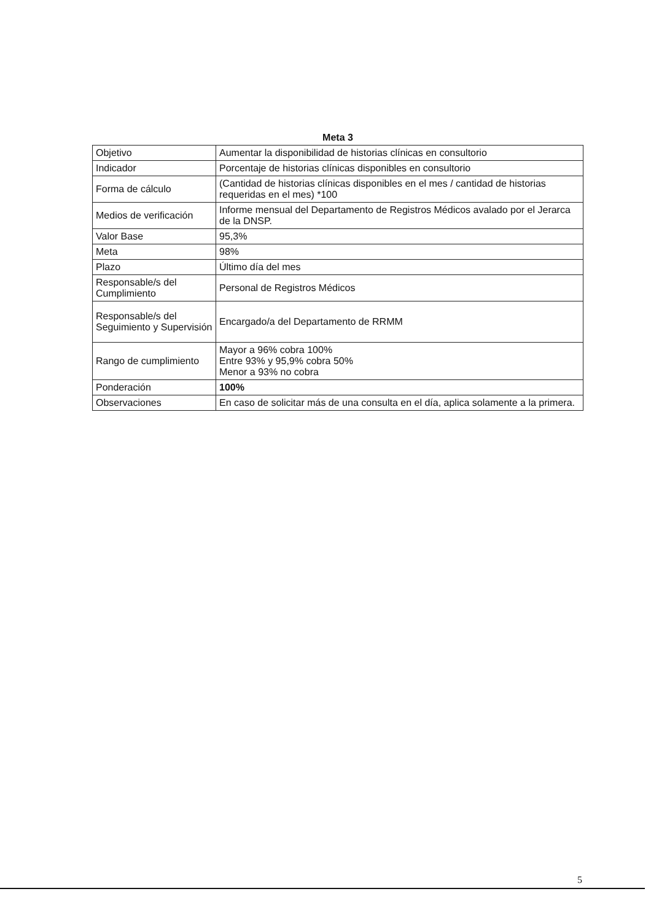| Meta 3 | |
| --- | --- |
| Objetivo | Aumentar la disponibilidad de historias clínicas en consultorio |
| Indicador | Porcentaje de historias clínicas disponibles en consultorio |
| Forma de cálculo | (Cantidad de historias clínicas disponibles en el mes / cantidad de historias requeridas en el mes) *100 |
| Medios de verificación | Informe mensual del Departamento de Registros Médicos avalado por el Jerarca de la DNSP. |
| Valor Base | 95,3% |
| Meta | 98% |
| Plazo | Último día del mes |
| Responsable/s del Cumplimiento | Personal de Registros Médicos |
| Responsable/s del Seguimiento y Supervisión | Encargado/a del Departamento de RRMM |
| Rango de cumplimiento | Mayor a 96% cobra 100% Entre 93% y 95,9% cobra 50% Menor a 93% no cobra |
| Ponderación | 100% |
| Observaciones | En caso de solicitar más de una consulta en el día, aplica solamente a la primera. |
5